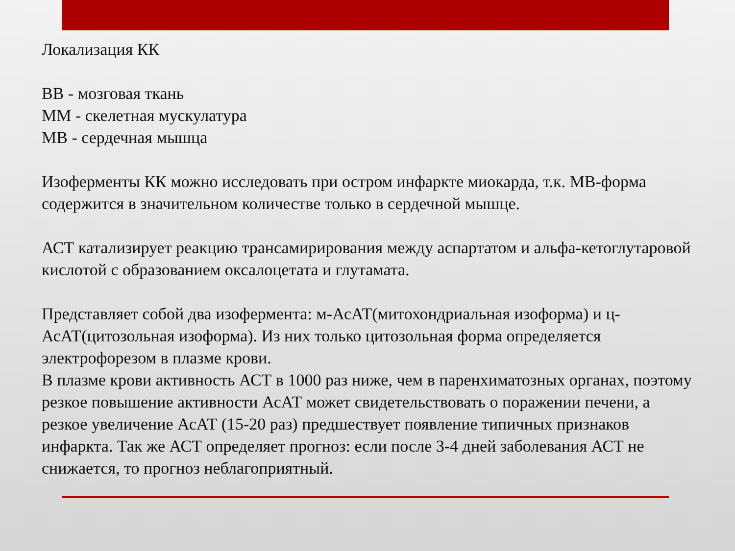Локализация КК
ВВ - мозговая ткань
ММ - скелетная мускулатура
МВ - сердечная мышца
Изоферменты КК можно исследовать при остром инфаркте миокарда, т.к. МВ-форма содержится в значительном количестве только в сердечной мышце.
АСТ катализирует реакцию трансамирирования между аспартатом и альфа-кетоглутаровой кислотой с образованием оксалоцетата и глутамата.
Представляет собой два изофермента: м-АсАТ(митохондриальная изоформа) и ц-АсАТ(цитозольная изоформа). Из них только цитозольная форма определяется электрофорезом в плазме крови.
В плазме крови активность АСТ в 1000 раз ниже, чем в паренхиматозных органах, поэтому резкое повышение активности АсАТ может свидетельствовать о поражении печени, а резкое увеличение АсАТ (15-20 раз) предшествует появление типичных признаков инфаркта. Так же АСТ определяет прогноз: если после 3-4 дней заболевания АСТ не снижается, то прогноз неблагоприятный.